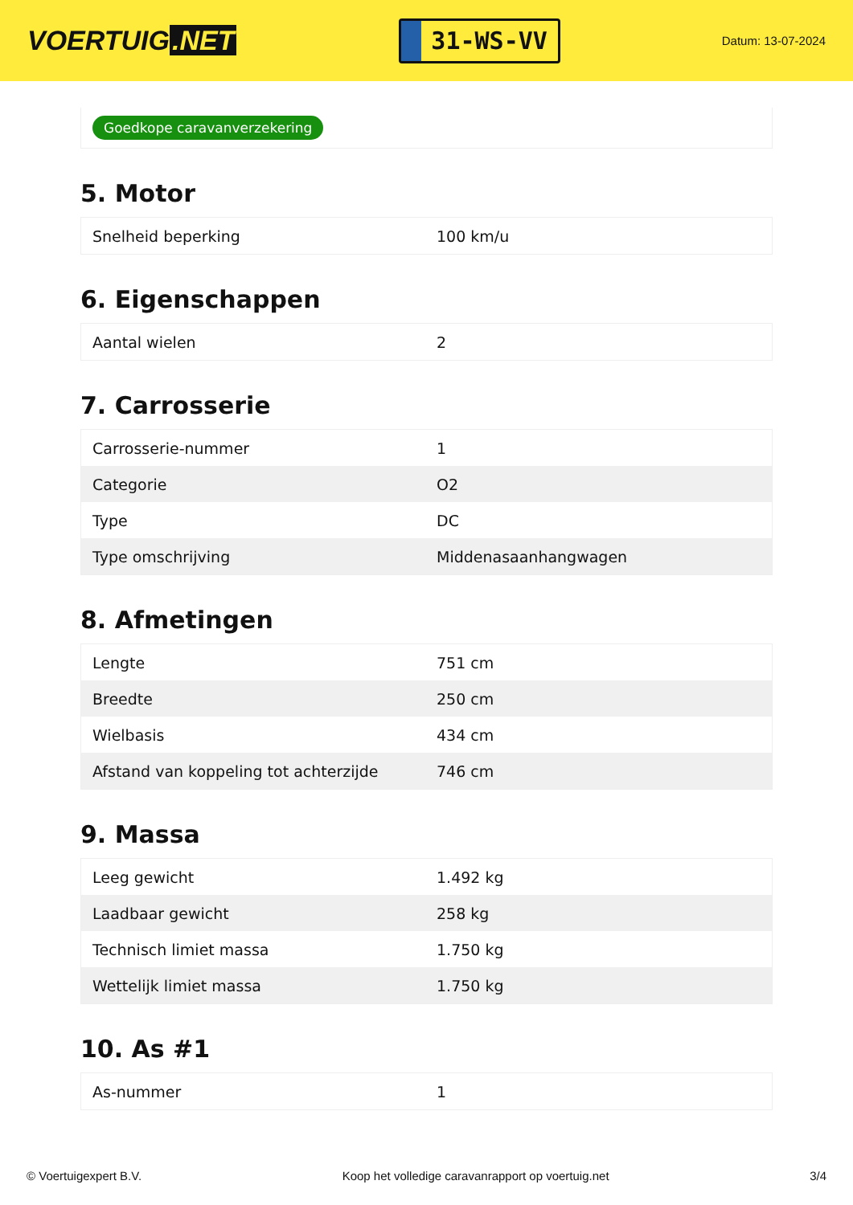VOERTUIG.NET
31-WS-VV
Datum: 13-07-2024
Goedkope caravanverzekering
5. Motor
| Snelheid beperking | 100 km/u |
6. Eigenschappen
| Aantal wielen | 2 |
7. Carrosserie
| Carrosserie-nummer | 1 |
| Categorie | O2 |
| Type | DC |
| Type omschrijving | Middenasaanhangwagen |
8. Afmetingen
| Lengte | 751 cm |
| Breedte | 250 cm |
| Wielbasis | 434 cm |
| Afstand van koppeling tot achterzijde | 746 cm |
9. Massa
| Leeg gewicht | 1.492 kg |
| Laadbaar gewicht | 258 kg |
| Technisch limiet massa | 1.750 kg |
| Wettelijk limiet massa | 1.750 kg |
10. As #1
| As-nummer | 1 |
© Voertuigexpert B.V. Koop het volledige caravanrapport op voertuig.net 3/4